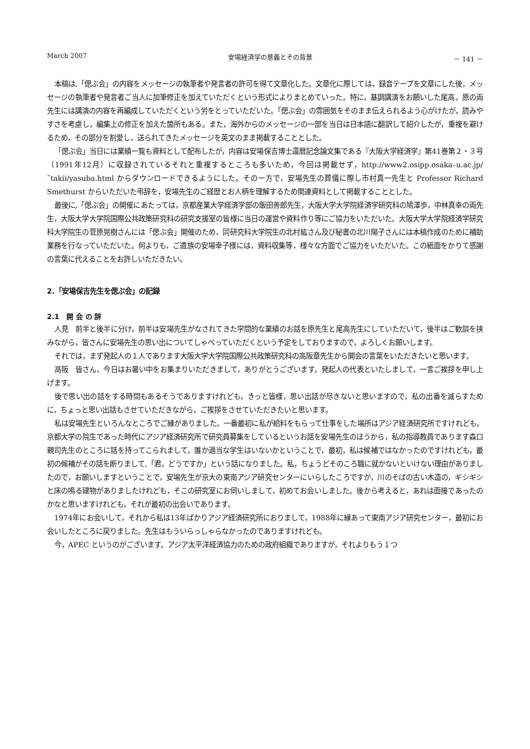March 2007 安場経済学の意義とその背景 － 141 －
本稿は,「偲ぶ会」の内容をメッセージの執筆者や発言者の許可を得て文章化した。文章化に際しては，録音テープを文章にした後，メッセージの執筆者や発言者ご当人に加筆修正を加えていただくという形式によりまとめていった。特に，基調講演をお願いした尾高，原の両先生には講演の内容を再編成していただくという労をとっていただいた。「偲ぶ会」の雰囲気をそのまま伝えられるよう心がけたが，読みやすさを考慮し，編集上の修正を加えた箇所もある。また，海外からのメッセージの一部を当日は日本語に翻訳して紹介したが，重複を避けるため，その部分を割愛し，送られてきたメッセージを英文のまま掲載することとした。
「偲ぶ会」当日には業績一覧も資料として配布したが，内容は安場保吉博士還暦記念論文集である『大阪大学経済学』第41巻第２・３号（1991年12月）に収録されているそれと重複するところも多いため，今回は掲載せず，http://www2.osipp.osaka–u.ac.jp/˜takii/yasuba.html からダウンロードできるようにした。その一方で，安場先生の葬儀に際し市村真一先生と Professor Richard Smethurst からいただいた弔辞を，安場先生のご経歴とお人柄を理解するため関連資料として掲載することとした。
最後に,「偲ぶ会」の開催にあたっては，京都産業大学経済学部の飯田善郎先生，大阪大学大学院経済学研究科の鳩澤歩，中林真幸の両先生，大阪大学大学院国際公共政策研究科の研究支援室の皆様に当日の運営や資料作り等にご協力をいただいた。大阪大学大学院経済学研究科大学院生の菅原晃樹さんには「偲ぶ会」開催のため，同研究科大学院生の北村紘さん及び秘書の北川陽子さんには本稿作成のために補助業務を行なっていただいた。何よりも，ご遺族の安場幸子様には，資料収集等，様々な方面でご協力をいただいた。この紙面をかりて感謝の言葉に代えることをお許しいただきたい。
2.「安場保吉先生を偲ぶ会」の記録
2.1　開 会 の 辞
人見　前半と後半に分け，前半は安場先生がなされてきた学問的な業績のお話を原先生と尾高先生にしていただいて，後半はご歓談を挟みながら，皆さんに安場先生の思い出についてしゃべっていただくという予定をしておりますので，よろしくお願いします。
それでは，まず発起人の１人であります大阪大学大学院国際公共政策研究科の高阪章先生から開会の言葉をいただきたいと思います。
高阪　皆さん，今日はお暑い中をお集まりいただきまして，ありがとうございます。発起人の代表といたしまして，一言ご挨拶を申し上げます。
後で思い出の話をする時間もあるそうでありますけれども，きっと皆様，思い出話が尽きないと思いますので，私の出番を減らすために，ちょっと思い出話もさせていただきながら，ご挨拶をさせていただきたいと思います。
私は安場先生といろんなところでご縁がありました。一番最初に私が給料をもらって仕事をした場所はアジア経済研究所ですけれども，京都大学の院生であった時代にアジア経済研究所で研究員募集をしているというお話を安場先生のほうから，私の指導教員であります森口親司先生のところに話を持ってこられまして，誰か適当な学生はいないかということで，最初，私は候補ではなかったのですけれども，最初の候補がその話を断りまして,「君，どうですか」という話になりました。私，ちょうどそのころ職に就かないといけない理由がありましたので，お願いしますということで，安場先生が京大の東南アジア研究センターにいらしたころですが，川のそばの古い木造の，ギシギシと床の鳴る建物がありましたけれども，そこの研究室にお伺いしまして，初めてお会いしました。後から考えると，あれは面接であったのかなと思いますけれども，それが最初の出会いであります。
1974年にお会いして，それから私は13年ばかりアジア経済研究所におりまして，1988年に縁あって東南アジア研究センター，最初にお会いしたところに戻りました。先生はもういらっしゃらなかったのでありますけれども。
今，APEC というのがございます。アジア太平洋経済協力のための政府組織でありますが，それよりもう１つ